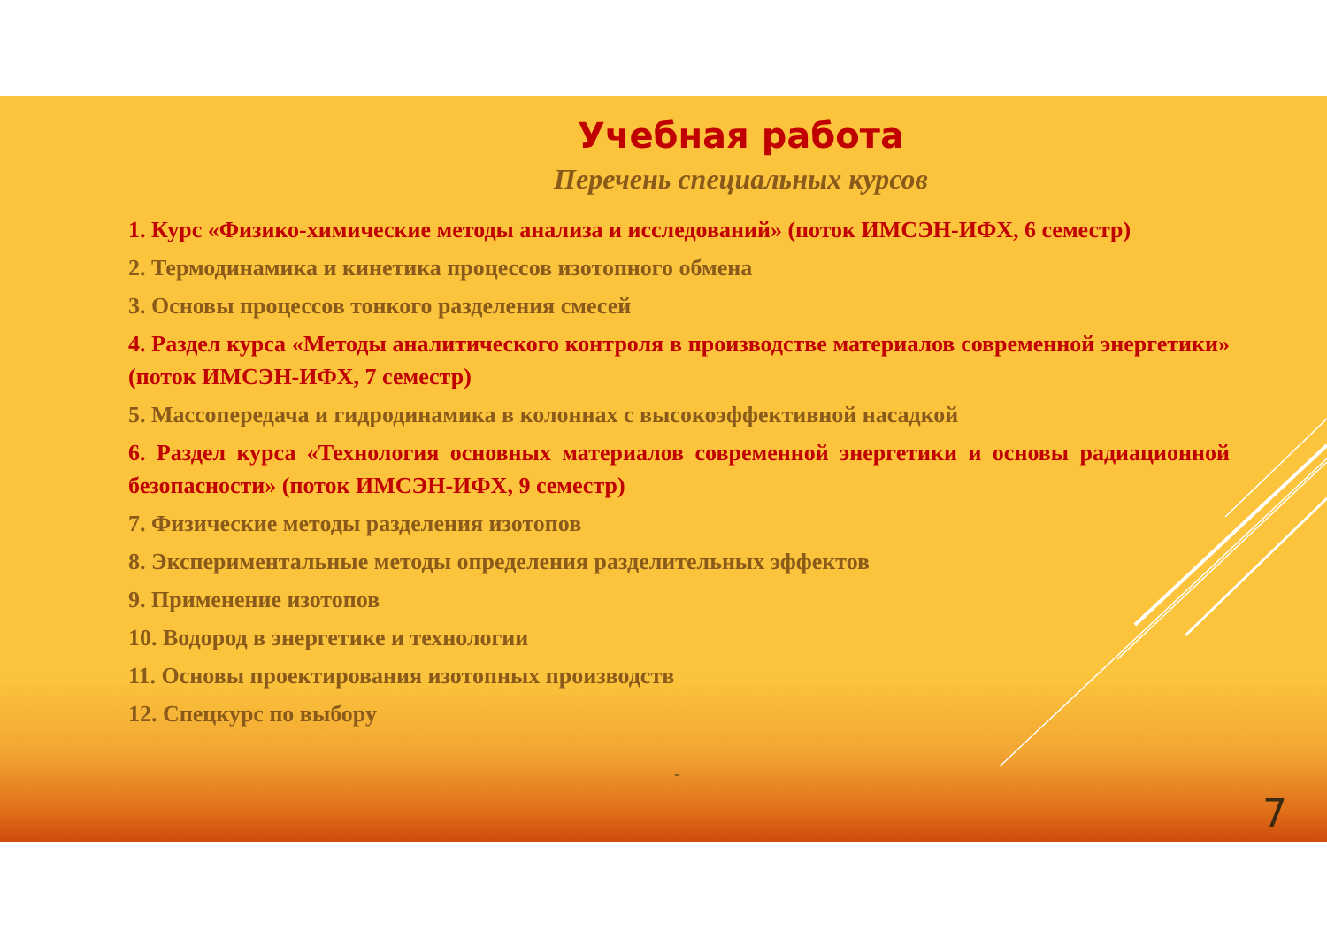Учебная работа
Перечень специальных курсов
1. Курс «Физико-химические методы анализа и исследований» (поток ИМСЭН-ИФХ, 6 семестр)
2. Термодинамика и кинетика процессов изотопного обмена
3. Основы процессов тонкого разделения смесей
4. Раздел курса «Методы аналитического контроля в производстве материалов современной энергетики» (поток ИМСЭН-ИФХ, 7 семестр)
5. Массопередача и гидродинамика в колоннах с высокоэффективной насадкой
6. Раздел курса «Технология основных материалов современной энергетики и основы радиационной безопасности» (поток ИМСЭН-ИФХ, 9 семестр)
7. Физические методы разделения изотопов
8. Экспериментальные методы определения разделительных эффектов
9. Применение изотопов
10. Водород в энергетике и технологии
11. Основы проектирования изотопных производств
12. Спецкурс по выбору
-
7